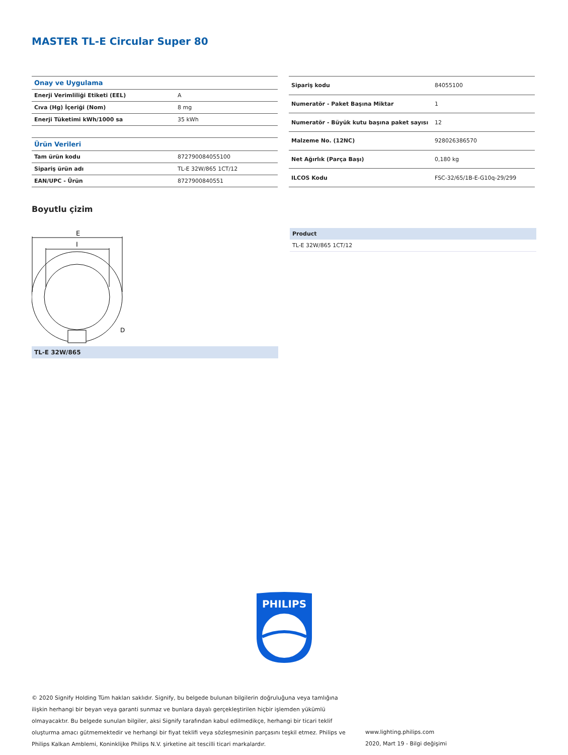MASTER TL-E Circular Super 80
| Onay ve Uygulama | |
| Enerji Verimliliği Etiketi (EEL) | A |
| Cıva (Hg) İçeriği (Nom) | 8 mg |
| Enerji Tüketimi kWh/1000 sa | 35 kWh |
| Ürün Verileri | |
| Tam ürün kodu | 872790084055100 |
| Sipariş ürün adı | TL-E 32W/865 1CT/12 |
| EAN/UPC - Ürün | 8727900840551 |
| Sipariş kodu | 84055100 |
| Numeratör - Paket Başına Miktar | 1 |
| Numeratör - Büyük kutu başına paket sayısı | 12 |
| Malzeme No. (12NC) | 928026386570 |
| Net Ağırlık (Parça Başı) | 0,180 kg |
| ILCOS Kodu | FSC-32/65/1B-E-G10q-29/299 |
Boyutlu çizim
E
I
D
TL-E 32W/865
Product
TL-E 32W/865 1CT/12
PHILIPS
© 2020 Signify Holding Tüm hakları saklıdır. Signify, bu belgede bulunan bilgilerin doğruluğuna veya tamlığına ilişkin herhangi bir beyan veya garanti sunmaz ve bunlara dayalı gerçekleştirilen hiçbir işlemden yükümlü olmayacaktır. Bu belgede sunulan bilgiler, aksi Signify tarafından kabul edilmedikçe, herhangi bir ticari teklif oluşturma amacı gütmemektedir ve herhangi bir fiyat teklifi veya sözleşmesinin parçasını teşkil etmez. Philips ve Philips Kalkan Amblemi, Koninklijke Philips N.V. şirketine ait tescilli ticari markalardır.
www.lighting.philips.com
2020, Mart 19 - Bilgi değişimi